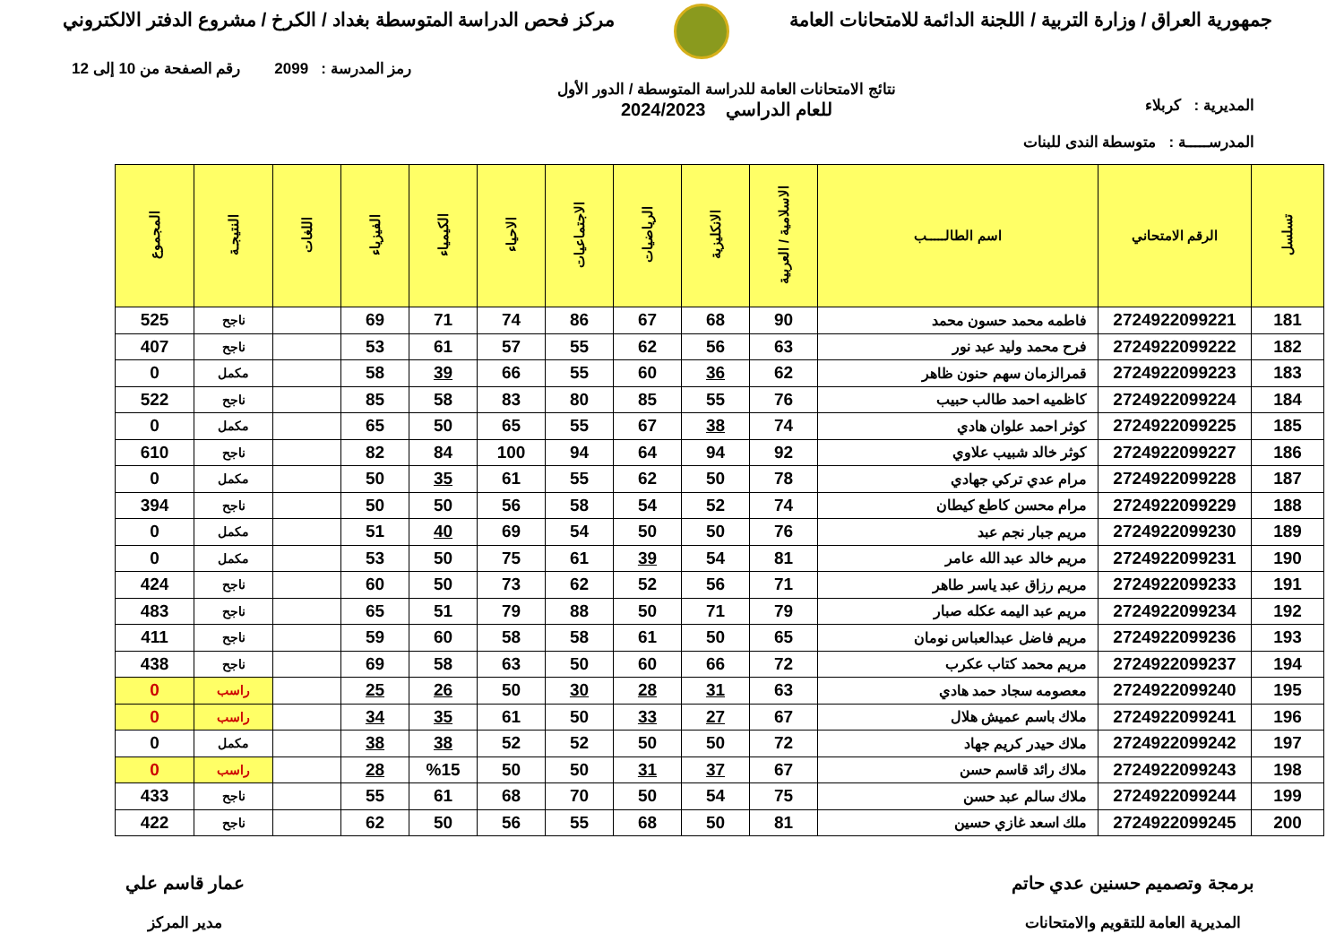جمهورية العراق / وزارة التربية / اللجنة الدائمة للامتحانات العامة
مركز فحص الدراسة المتوسطة بغداد / الكرخ / مشروع الدفتر الالكتروني
رمز المدرسة : 2099 رقم الصفحة من 10 إلى 12
المديرية : كربلاء
المدرســـــة : متوسطة الندى للبنات
نتائج الامتحانات العامة للدراسة المتوسطة / الدور الأول
للعام الدراسي 2024/2023
| تسلسل | الرقم الامتحاني | اسم الطالـــــب | الاسلامية / العربية | الانكليزية | الرياضيات | الاجتماعيات | الاحياء | الكيمياء | الفيزياء | اللغات | النتيجـة | المجموع |
| --- | --- | --- | --- | --- | --- | --- | --- | --- | --- | --- | --- | --- |
| 181 | 2724922099221 | فاطمه محمد حسون محمد | 90 | 68 | 67 | 86 | 74 | 71 | 69 | | ناجح | 525 |
| 182 | 2724922099222 | فرح محمد وليد عبد نور | 63 | 56 | 62 | 55 | 57 | 61 | 53 | | ناجح | 407 |
| 183 | 2724922099223 | قمرالزمان سهم حنون ظاهر | 62 | 36 | 60 | 55 | 66 | 39 | 58 | | مكمل | 0 |
| 184 | 2724922099224 | كاظميه احمد طالب حبيب | 76 | 55 | 85 | 80 | 83 | 58 | 85 | | ناجح | 522 |
| 185 | 2724922099225 | كوثر احمد علوان هادي | 74 | 38 | 67 | 55 | 65 | 50 | 65 | | مكمل | 0 |
| 186 | 2724922099227 | كوثر خالد شبيب علاوي | 92 | 94 | 64 | 94 | 100 | 84 | 82 | | ناجح | 610 |
| 187 | 2724922099228 | مرام عدي تركي جهادي | 78 | 50 | 62 | 55 | 61 | 35 | 50 | | مكمل | 0 |
| 188 | 2724922099229 | مرام محسن كاطع كيطان | 74 | 52 | 54 | 58 | 56 | 50 | 50 | | ناجح | 394 |
| 189 | 2724922099230 | مريم جبار نجم عبد | 76 | 50 | 50 | 54 | 69 | 40 | 51 | | مكمل | 0 |
| 190 | 2724922099231 | مريم خالد عبد الله عامر | 81 | 54 | 39 | 61 | 75 | 50 | 53 | | مكمل | 0 |
| 191 | 2724922099233 | مريم رزاق عبد ياسر طاهر | 71 | 56 | 52 | 62 | 73 | 50 | 60 | | ناجح | 424 |
| 192 | 2724922099234 | مريم عبد اليمه عكله صبار | 79 | 71 | 50 | 88 | 79 | 51 | 65 | | ناجح | 483 |
| 193 | 2724922099236 | مريم فاضل عبدالعباس نومان | 65 | 50 | 61 | 58 | 58 | 60 | 59 | | ناجح | 411 |
| 194 | 2724922099237 | مريم محمد كتاب عكرب | 72 | 66 | 60 | 50 | 63 | 58 | 69 | | ناجح | 438 |
| 195 | 2724922099240 | معصومه سجاد حمد هادي | 63 | 31 | 28 | 30 | 50 | 26 | 25 | | راسب | 0 |
| 196 | 2724922099241 | ملاك باسم عميش هلال | 67 | 27 | 33 | 50 | 61 | 35 | 34 | | راسب | 0 |
| 197 | 2724922099242 | ملاك حيدر كريم جهاد | 72 | 50 | 50 | 52 | 52 | 38 | 38 | | مكمل | 0 |
| 198 | 2724922099243 | ملاك رائد قاسم حسن | 67 | 37 | 31 | 50 | 50 | %15 | 28 | | راسب | 0 |
| 199 | 2724922099244 | ملاك سالم عبد حسن | 75 | 54 | 50 | 70 | 68 | 61 | 55 | | ناجح | 433 |
| 200 | 2724922099245 | ملك اسعد غازي حسين | 81 | 50 | 68 | 55 | 56 | 50 | 62 | | ناجح | 422 |
برمجة وتصميم حسنين عدي حاتم
المديرية العامة للتقويم والامتحانات
عمار قاسم علي
مدير المركز